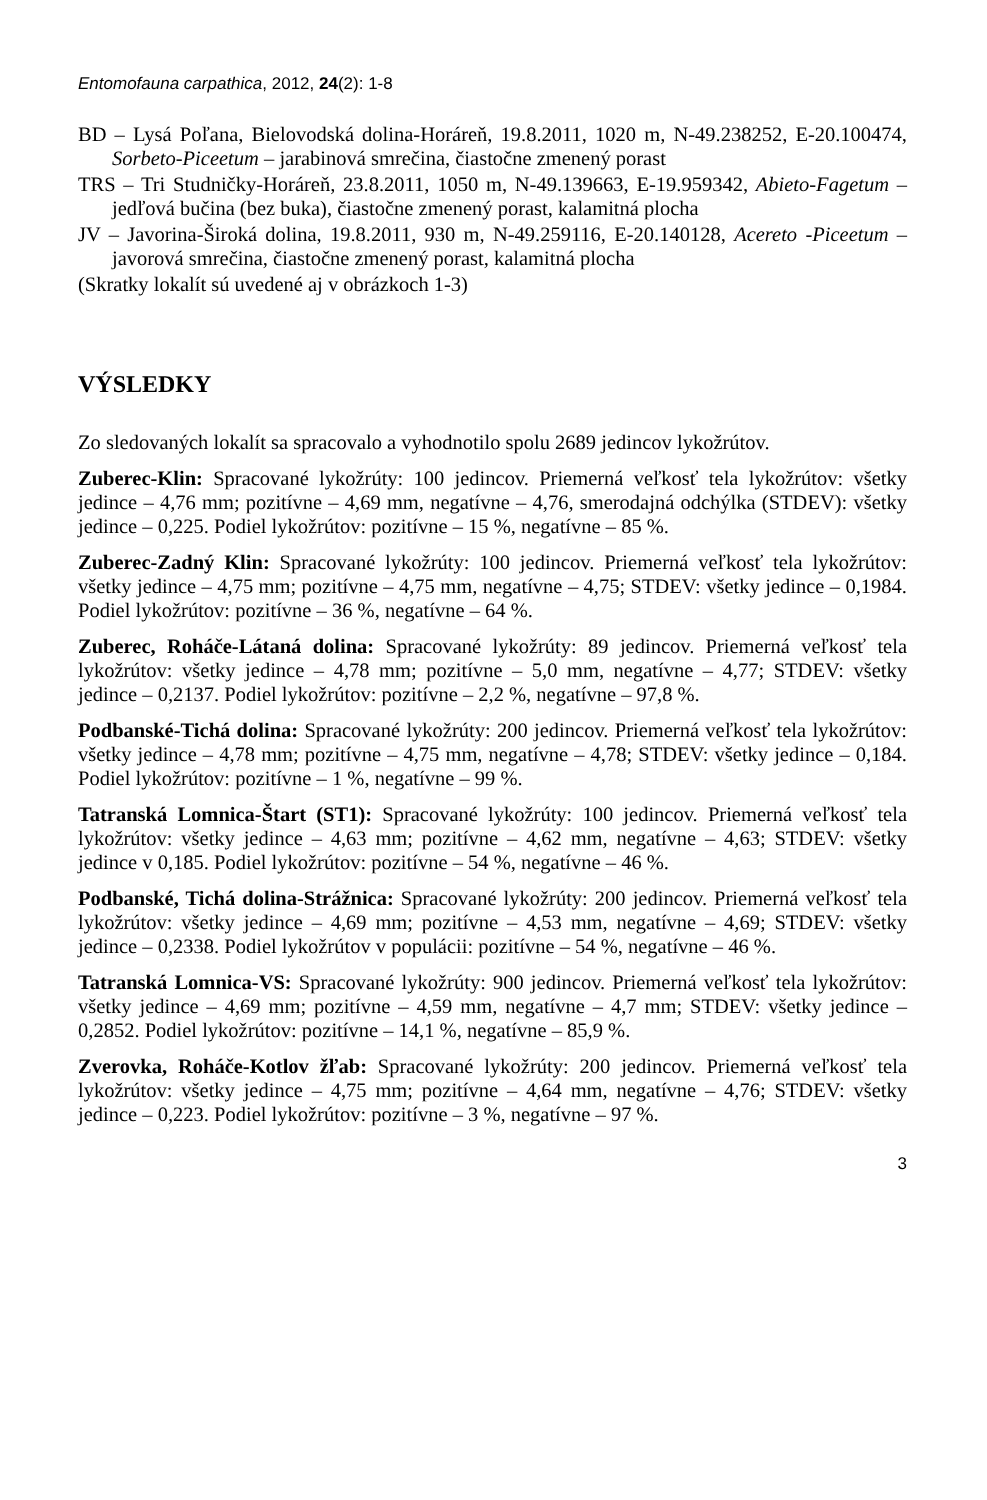Entomofauna carpathica, 2012, 24(2): 1-8
BD – Lysá Poľana, Bielovodská dolina-Horáreň, 19.8.2011, 1020 m, N-49.238252, E-20.100474, Sorbeto-Piceetum – jarabinová smrečina, čiastočne zmenený porast
TRS – Tri Studničky-Horáreň, 23.8.2011, 1050 m, N-49.139663, E-19.959342, Abieto-Fagetum – jedľová bučina (bez buka), čiastočne zmenený porast, kalamitná plocha
JV – Javorina-Široká dolina, 19.8.2011, 930 m, N-49.259116, E-20.140128, Acereto -Piceetum – javorová smrečina, čiastočne zmenený porast, kalamitná plocha
(Skratky lokalít sú uvedené aj v obrázkoch 1-3)
VÝSLEDKY
Zo sledovaných lokalít sa spracovalo a vyhodnotilo spolu 2689 jedincov lykožrútov.
Zuberec-Klin: Spracované lykožrúty: 100 jedincov. Priemerná veľkosť tela lykožrútov: všetky jedince – 4,76 mm; pozitívne – 4,69 mm, negatívne – 4,76, smerodajná odchýlka (STDEV): všetky jedince – 0,225. Podiel lykožrútov: pozitívne – 15 %, negatívne – 85 %.
Zuberec-Zadný Klin: Spracované lykožrúty: 100 jedincov. Priemerná veľkosť tela lykožrútov: všetky jedince – 4,75 mm; pozitívne – 4,75 mm, negatívne – 4,75; STDEV: všetky jedince – 0,1984. Podiel lykožrútov: pozitívne – 36 %, negatívne – 64 %.
Zuberec, Roháče-Látaná dolina: Spracované lykožrúty: 89 jedincov. Priemerná veľkosť tela lykožrútov: všetky jedince – 4,78 mm; pozitívne – 5,0 mm, negatívne – 4,77; STDEV: všetky jedince – 0,2137. Podiel lykožrútov: pozitívne – 2,2 %, negatívne – 97,8 %.
Podbanské-Tichá dolina: Spracované lykožrúty: 200 jedincov. Priemerná veľkosť tela lykožrútov: všetky jedince – 4,78 mm; pozitívne – 4,75 mm, negatívne – 4,78; STDEV: všetky jedince – 0,184. Podiel lykožrútov: pozitívne – 1 %, negatívne – 99 %.
Tatranská Lomnica-Štart (ST1): Spracované lykožrúty: 100 jedincov. Priemerná veľkosť tela lykožrútov: všetky jedince – 4,63 mm; pozitívne – 4,62 mm, negatívne – 4,63; STDEV: všetky jedince v 0,185. Podiel lykožrútov: pozitívne – 54 %, negatívne – 46 %.
Podbanské, Tichá dolina-Strážnica: Spracované lykožrúty: 200 jedincov. Priemerná veľkosť tela lykožrútov: všetky jedince – 4,69 mm; pozitívne – 4,53 mm, negatívne – 4,69; STDEV: všetky jedince – 0,2338. Podiel lykožrútov v populácii: pozitívne – 54 %, negatívne – 46 %.
Tatranská Lomnica-VS: Spracované lykožrúty: 900 jedincov. Priemerná veľkosť tela lykožrútov: všetky jedince – 4,69 mm; pozitívne – 4,59 mm, negatívne – 4,7 mm; STDEV: všetky jedince – 0,2852. Podiel lykožrútov: pozitívne – 14,1 %, negatívne – 85,9 %.
Zverovka, Roháče-Kotlov žľab: Spracované lykožrúty: 200 jedincov. Priemerná veľkosť tela lykožrútov: všetky jedince – 4,75 mm; pozitívne – 4,64 mm, negatívne – 4,76; STDEV: všetky jedince – 0,223. Podiel lykožrútov: pozitívne – 3 %, negatívne – 97 %.
3